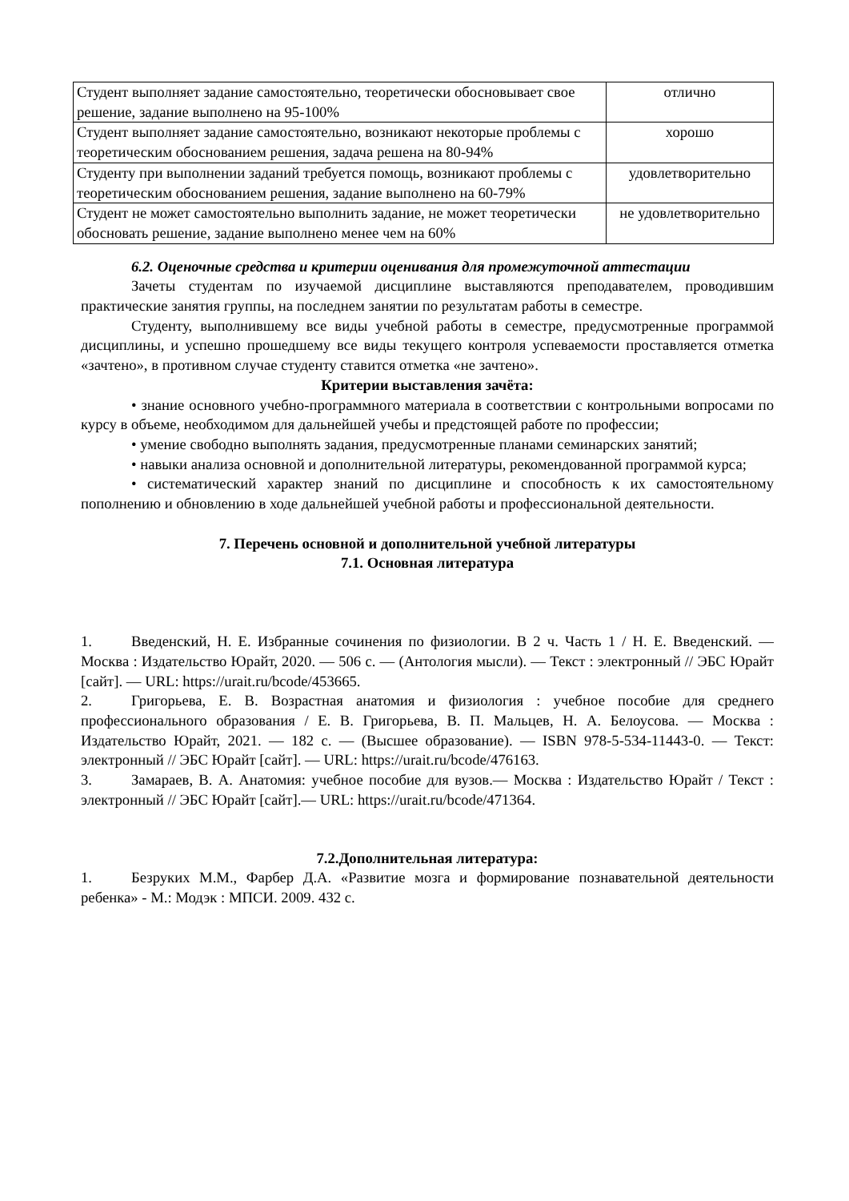| Студент выполняет задание самостоятельно, теоретически обосновывает свое решение, задание выполнено на 95-100% | отлично |
| Студент выполняет задание самостоятельно, возникают некоторые проблемы с теоретическим обоснованием решения, задача решена на 80-94% | хорошо |
| Студенту при выполнении заданий требуется помощь, возникают проблемы с теоретическим обоснованием решения, задание выполнено на 60-79% | удовлетворительно |
| Студент не может самостоятельно выполнить задание, не может теоретически обосновать решение, задание выполнено менее чем на 60% | не удовлетворительно |
6.2. Оценочные средства и критерии оценивания для промежуточной аттестации
Зачеты студентам по изучаемой дисциплине выставляются преподавателем, проводившим практические занятия группы, на последнем занятии по результатам работы в семестре.
Студенту, выполнившему все виды учебной работы в семестре, предусмотренные программой дисциплины, и успешно прошедшему все виды текущего контроля успеваемости проставляется отметка «зачтено», в противном случае студенту ставится отметка «не зачтено».
Критерии выставления зачёта:
• знание основного учебно-программного материала в соответствии с контрольными вопросами по курсу в объеме, необходимом для дальнейшей учебы и предстоящей работе по профессии;
• умение свободно выполнять задания, предусмотренные планами семинарских занятий;
• навыки анализа основной и дополнительной литературы, рекомендованной программой курса;
• систематический характер знаний по дисциплине и способность к их самостоятельному пополнению и обновлению в ходе дальнейшей учебной работы и профессиональной деятельности.
7. Перечень основной и дополнительной учебной литературы
7.1. Основная литература
1. Введенский, Н. Е. Избранные сочинения по физиологии. В 2 ч. Часть 1 / Н. Е. Введенский. — Москва : Издательство Юрайт, 2020. — 506 с. — (Антология мысли). — Текст : электронный // ЭБС Юрайт [сайт]. — URL: https://urait.ru/bcode/453665.
2. Григорьева, Е. В. Возрастная анатомия и физиология : учебное пособие для среднего профессионального образования / Е. В. Григорьева, В. П. Мальцев, Н. А. Белоусова. — Москва : Издательство Юрайт, 2021. — 182 с. — (Высшее образование). — ISBN 978-5-534-11443-0. — Текст: электронный // ЭБС Юрайт [сайт]. — URL: https://urait.ru/bcode/476163.
3. Замараев, В. А. Анатомия: учебное пособие для вузов.— Москва : Издательство Юрайт / Текст : электронный // ЭБС Юрайт [сайт].— URL: https://urait.ru/bcode/471364.
7.2.Дополнительная литература:
1. Безруких М.М., Фарбер Д.А. «Развитие мозга и формирование познавательной деятельности ребенка» - М.: Модэк : МПСИ. 2009. 432 с.